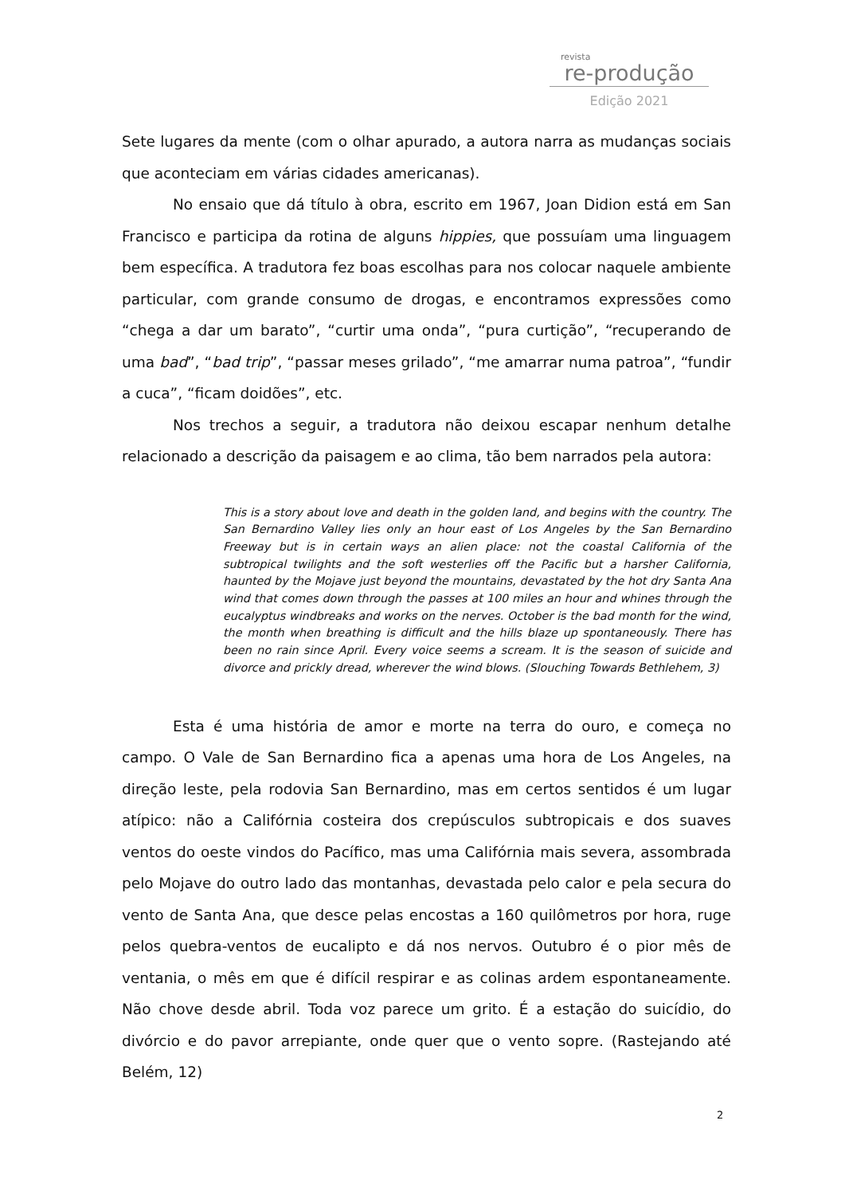revista
re-produção
Edição 2021
Sete lugares da mente (com o olhar apurado, a autora narra as mudanças sociais que aconteciam em várias cidades americanas).
No ensaio que dá título à obra, escrito em 1967, Joan Didion está em San Francisco e participa da rotina de alguns hippies, que possuíam uma linguagem bem específica. A tradutora fez boas escolhas para nos colocar naquele ambiente particular, com grande consumo de drogas, e encontramos expressões como “chega a dar um barato”, “curtir uma onda”, “pura curtição”, “recuperando de uma bad”, “bad trip”, “passar meses grilado”, “me amarrar numa patroa”, “fundir a cuca”, “ficam doidões”, etc.
Nos trechos a seguir, a tradutora não deixou escapar nenhum detalhe relacionado a descrição da paisagem e ao clima, tão bem narrados pela autora:
This is a story about love and death in the golden land, and begins with the country. The San Bernardino Valley lies only an hour east of Los Angeles by the San Bernardino Freeway but is in certain ways an alien place: not the coastal California of the subtropical twilights and the soft westerlies off the Pacific but a harsher California, haunted by the Mojave just beyond the mountains, devastated by the hot dry Santa Ana wind that comes down through the passes at 100 miles an hour and whines through the eucalyptus windbreaks and works on the nerves. October is the bad month for the wind, the month when breathing is difficult and the hills blaze up spontaneously. There has been no rain since April. Every voice seems a scream. It is the season of suicide and divorce and prickly dread, wherever the wind blows. (Slouching Towards Bethlehem, 3)
Esta é uma história de amor e morte na terra do ouro, e começa no campo. O Vale de San Bernardino fica a apenas uma hora de Los Angeles, na direção leste, pela rodovia San Bernardino, mas em certos sentidos é um lugar atípico: não a Califórnia costeira dos crepúsculos subtropicais e dos suaves ventos do oeste vindos do Pacífico, mas uma Califórnia mais severa, assombrada pelo Mojave do outro lado das montanhas, devastada pelo calor e pela secura do vento de Santa Ana, que desce pelas encostas a 160 quilômetros por hora, ruge pelos quebra-ventos de eucalipto e dá nos nervos. Outubro é o pior mês de ventania, o mês em que é difícil respirar e as colinas ardem espontaneamente. Não chove desde abril. Toda voz parece um grito. É a estação do suicídio, do divórcio e do pavor arrepiante, onde quer que o vento sopre. (Rastejando até Belém, 12)
2